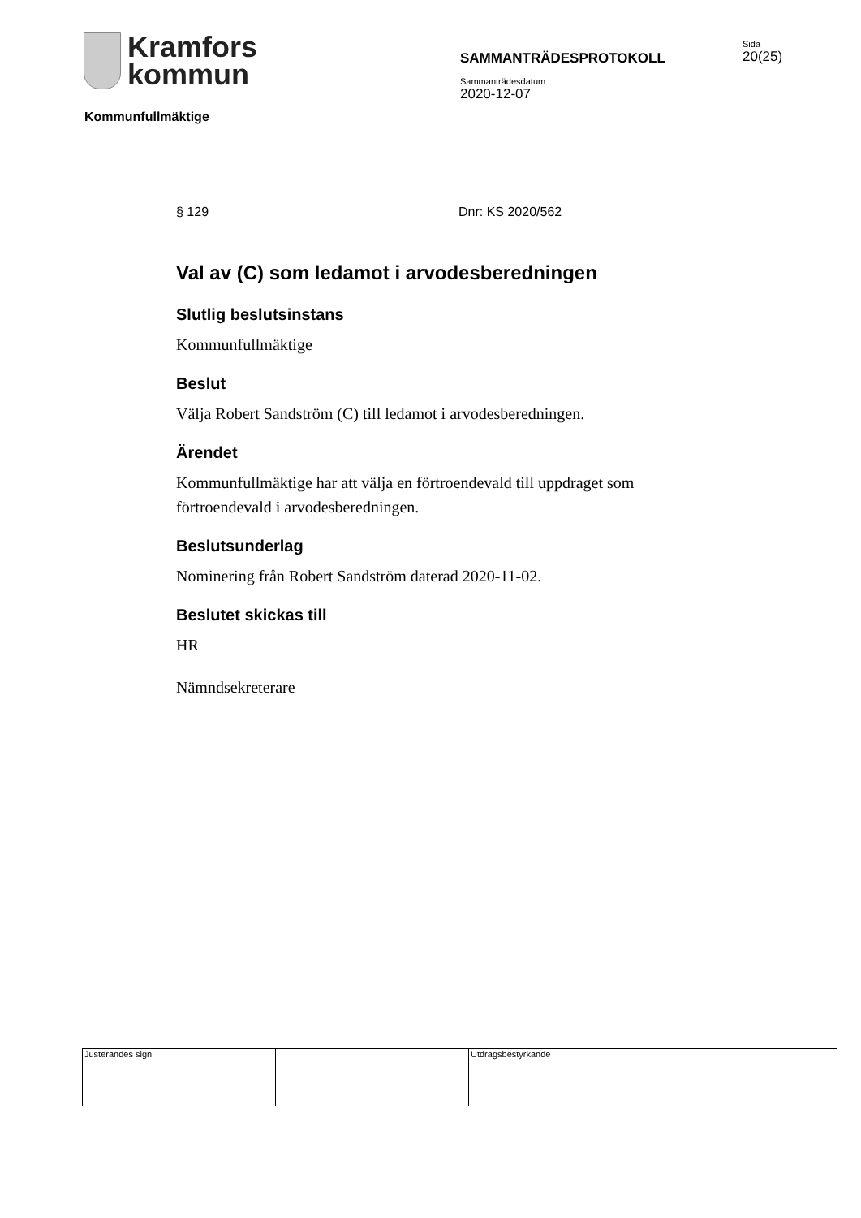Kramfors
kommun
SAMMANTRÄDESPROTOKOLL
Sammanträdesdatum
2020-12-07
Sida
20(25)
Kommunfullmäktige
§ 129 Dnr: KS 2020/562
Val av (C) som ledamot i arvodesberedningen
Slutlig beslutsinstans
Kommunfullmäktige
Beslut
Välja Robert Sandström (C) till ledamot i arvodesberedningen.
Ärendet
Kommunfullmäktige har att välja en förtroendevald till uppdraget som förtroendevald i arvodesberedningen.
Beslutsunderlag
Nominering från Robert Sandström daterad 2020-11-02.
Beslutet skickas till
HR
Nämndsekreterare
Justerandes sign Utdragsbestyrkande